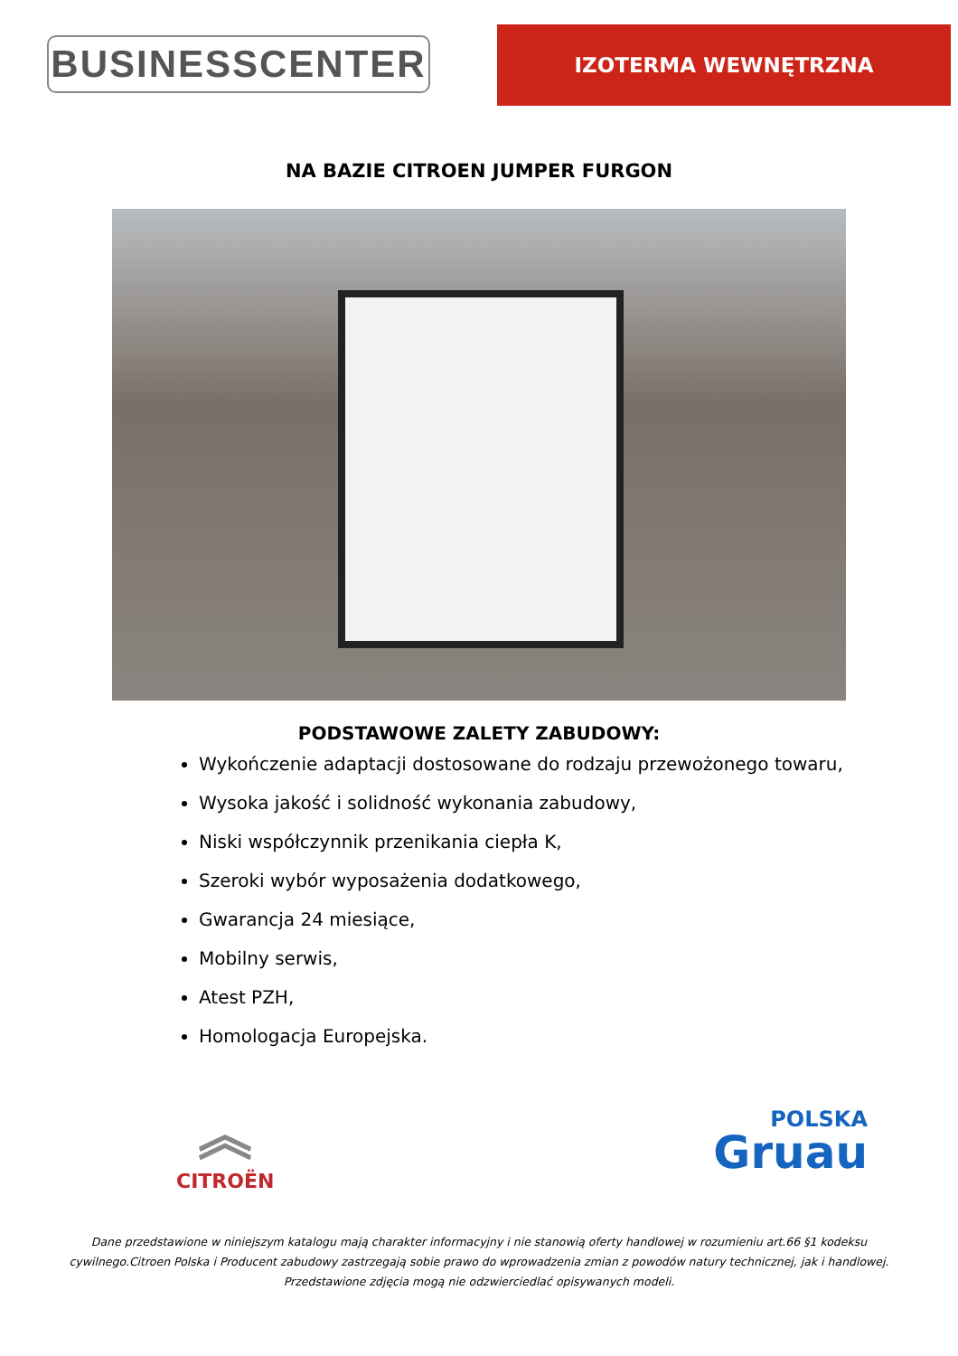BUSINESSCENTER
IZOTERMA WEWNĘTRZNA
NA BAZIE CITROEN JUMPER FURGON
PODSTAWOWE ZALETY ZABUDOWY:
Wykończenie adaptacji dostosowane do rodzaju przewożonego towaru,
Wysoka jakość i solidność wykonania zabudowy,
Niski współczynnik przenikania ciepła K,
Szeroki wybór wyposażenia dodatkowego,
Gwarancja 24 miesiące,
Mobilny serwis,
Atest PZH,
Homologacja Europejska.
︽
CITROËN
POLSKA
Gruau
Dane przedstawione w niniejszym katalogu mają charakter informacyjny i nie stanowią oferty handlowej w rozumieniu art.66 §1 kodeksu cywilnego.Citroen Polska i Producent zabudowy zastrzegają sobie prawo do wprowadzenia zmian z powodów natury technicznej, jak i handlowej. Przedstawione zdjęcia mogą nie odzwierciedlać opisywanych modeli.